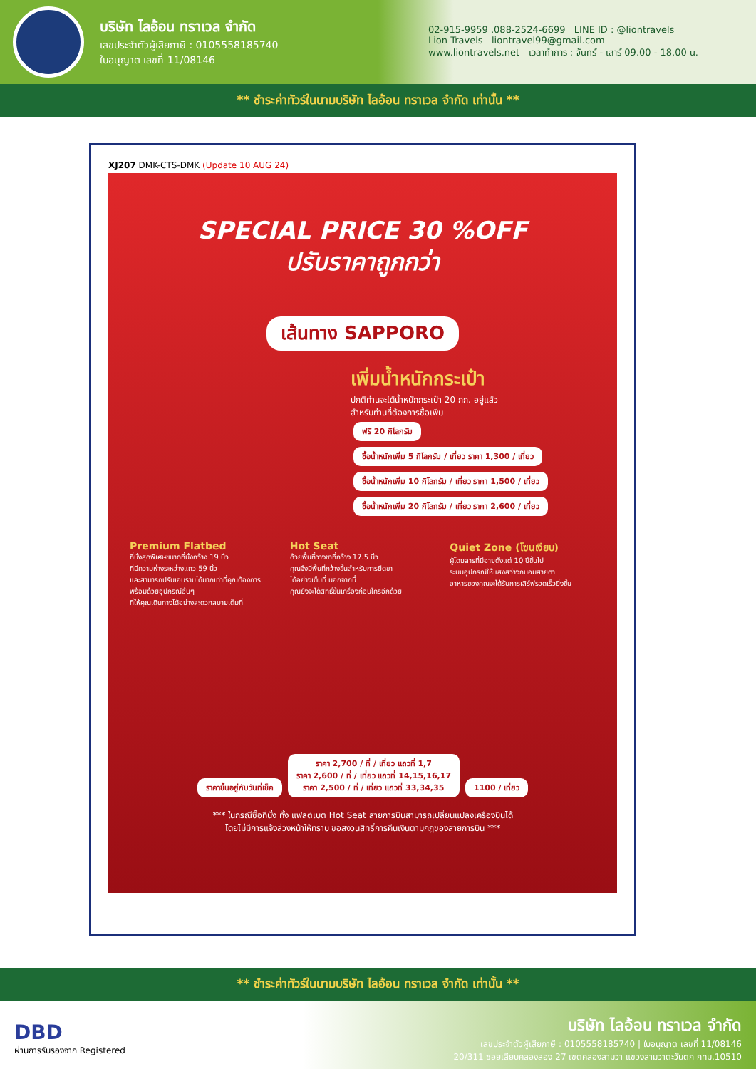บริษัท ไลอ้อน ทราเวล จำกัด
เลขประจำตัวผู้เสียภาษี : 0105558185740
ใบอนุญาต เลขที่ 11/08146
02-915-9959 ,088-2524-6699 LINE ID : @liontravels
Lion Travels liontravel99@gmail.com
www.liontravels.net เวลาทำการ : จันทร์ - เสาร์ 09.00 - 18.00 น.
** ชำระค่าทัวร์ในนามบริษัท ไลอ้อน ทราเวล จำกัด เท่านั้น **
XJ207 DMK-CTS-DMK (Update 10 AUG 24)
SPECIAL PRICE 30 %OFF
ปรับราคาถูกกว่า
เส้นทาง SAPPORO
เพิ่มน้ำหนักกระเป๋า
ปกติท่านจะได้น้ำหนักกระเป๋า 20 กก. อยู่แล้ว
สำหรับท่านที่ต้องการซื้อเพิ่ม
ฟรี 20 กิโลกรัม ซื้อน้ำหนักเพิ่ม 5 กิโลกรัม / เที่ยว ราคา 1,300 / เที่ยว
ซื้อน้ำหนักเพิ่ม 10 กิโลกรัม / เที่ยว ราคา 1,500 / เที่ยว ซื้อน้ำหนักเพิ่ม 20 กิโลกรัม / เที่ยว ราคา 2,600 / เที่ยว
Premium Flatbed
ที่นั่งสุดพิเศษขนาดที่นั่งกว้าง 19 นิ้ว
ที่มีความห่างระหว่างแถว 59 นิ้ว
และสามารถปรับเอนราบได้มากเท่าที่คุณต้องการ
พร้อมด้วยอุปกรณ์อื่นๆ
ที่ให้คุณเดินทางได้อย่างสะดวกสบายเต็มที่
Hot Seat
ด้วยพื้นที่วางขาที่กว้าง 17.5 นิ้ว
คุณจึงมีพื้นที่กว้างขึ้นสำหรับการยืดขา
ได้อย่างเต็มที่ นอกจากนี้
คุณยังจะได้สิทธิ์ขึ้นเครื่องก่อนใครอีกด้วย
Quiet Zone (โซนเงียบ)
ผู้โดยสารที่มีอายุตั้งแต่ 10 ปีขึ้นไป
ระบบอุปกรณ์ให้แสงสว่างถนอมสายตา
อาหารของคุณจะได้รับการเสิร์ฟรวดเร็วยิ่งขึ้น
ราคาขึ้นอยู่กับวันที่เช็ค ราคา 2,700 / ที่ / เที่ยว แถวที่ 1,7
ราคา 2,600 / ที่ / เที่ยว แถวที่ 14,15,16,17
ราคา 2,500 / ที่ / เที่ยว แถวที่ 33,34,35 1100 / เที่ยว
*** ในกรณีซื้อที่นั่ง ทั้ง แฟลต์เบต Hot Seat สายการบินสามารถเปลี่ยนแปลงเครื่องบินได้
โดยไม่มีการแจ้งล่วงหน้าให้ทราบ ขอสงวนสิทธิ์การคืนเงินตามกฎของสายการบิน ***
** ชำระค่าทัวร์ในนามบริษัท ไลอ้อน ทราเวล จำกัด เท่านั้น **
DBD
ผ่านการรับรองจาก Registered
บริษัท ไลอ้อน ทราเวล จำกัด
เลขประจำตัวผู้เสียภาษี : 0105558185740 | ใบอนุญาต เลขที่ 11/08146
20/311 ซอยเลียบคลองสอง 27 เขตคลองสามวา แขวงสามวาตะวันตก กทม.10510